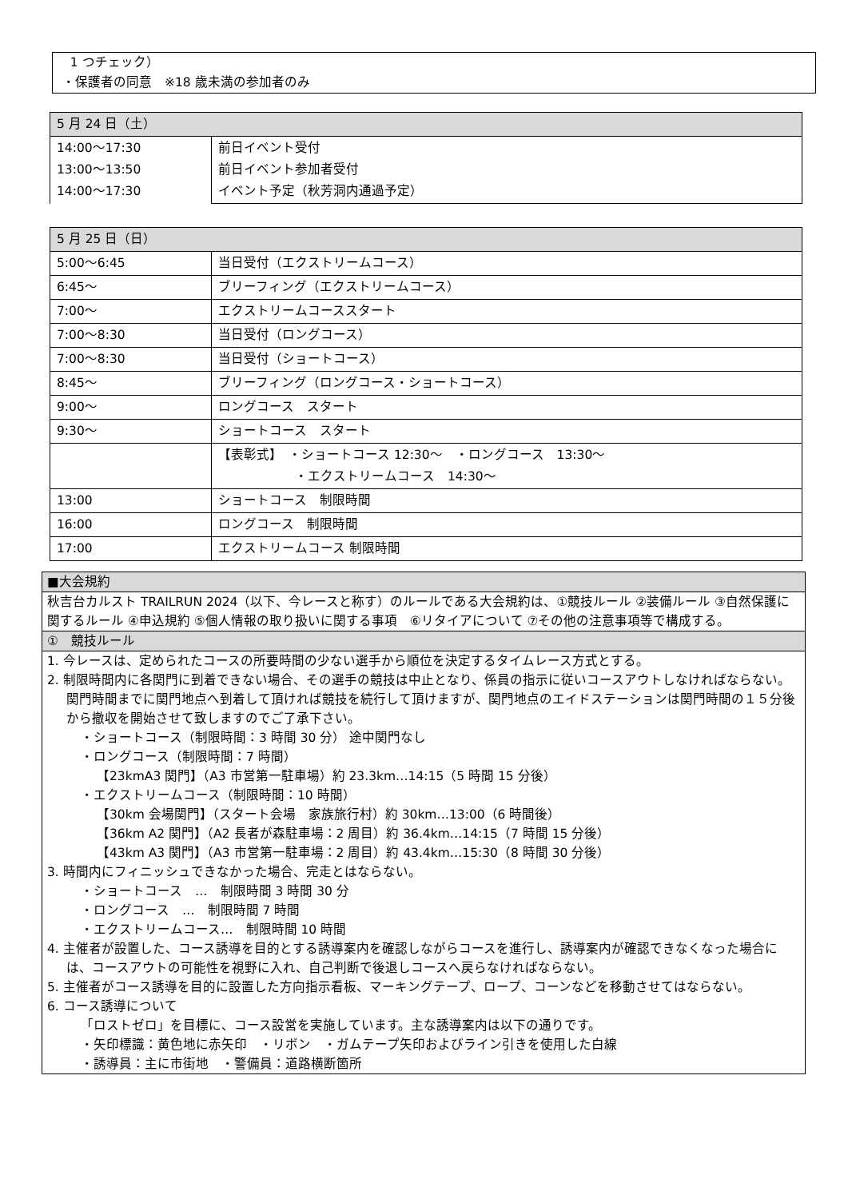1 つチェック）
・保護者の同意　※18 歳未満の参加者のみ
| 5 月 24 日（土） | |
| --- | --- |
| 14:00～17:30 13:00～13:50 14:00～17:30 | 前日イベント受付 前日イベント参加者受付 イベント予定（秋芳洞内通過予定） |
| 5 月 25 日（日） | |
| --- | --- |
| 5:00～6:45 | 当日受付（エクストリームコース） |
| 6:45～ | ブリーフィング（エクストリームコース） |
| 7:00～ | エクストリームコーススタート |
| 7:00～8:30 | 当日受付（ロングコース） |
| 7:00～8:30 | 当日受付（ショートコース） |
| 8:45～ | ブリーフィング（ロングコース・ショートコース） |
| 9:00～ | ロングコース スタート |
| 9:30～ | ショートコース スタート |
| | 【表彰式】 ・ショートコース 12:30～ ・ロングコース 13:30～ ・エクストリームコース 14:30～ |
| 13:00 | ショートコース 制限時間 |
| 16:00 | ロングコース 制限時間 |
| 17:00 | エクストリームコース 制限時間 |
| ■大会規約 |
| 秋吉台カルスト TRAILRUN 2024（以下、今レースと称す）のルールである大会規約は、①競技ルール ②装備ルール ③自然保護に関するルール ④申込規約 ⑤個人情報の取り扱いに関する事項 ⑥リタイアについて ⑦その他の注意事項等で構成する。 |
| ① 競技ルール |
| 1. 今レースは、定められたコースの所要時間の少ない選手から順位を決定するタイムレース方式とする。 2. 制限時間内に各関門に到着できない場合、その選手の競技は中止となり、係員の指示に従いコースアウトしなければならない。関門時間までに関門地点へ到着して頂ければ競技を続行して頂けますが、関門地点のエイドステーションは関門時間の１５分後から撤収を開始させて致しますのでご了承下さい。 ・ショートコース（制限時間：3 時間 30 分） 途中関門なし ・ロングコース（制限時間：7 時間） 【23kmA3 関門】（A3 市営第一駐車場）約 23.3km…14:15（5 時間 15 分後） ・エクストリームコース（制限時間：10 時間） 【30km 会場関門】（スタート会場 家族旅行村）約 30km…13:00（6 時間後） 【36km A2 関門】（A2 長者が森駐車場：2 周目）約 36.4km…14:15（7 時間 15 分後） 【43km A3 関門】（A3 市営第一駐車場：2 周目）約 43.4km…15:30（8 時間 30 分後） 3. 時間内にフィニッシュできなかった場合、完走とはならない。 ・ショートコース … 制限時間 3 時間 30 分 ・ロングコース … 制限時間 7 時間 ・エクストリームコース… 制限時間 10 時間 4. 主催者が設置した、コース誘導を目的とする誘導案内を確認しながらコースを進行し、誘導案内が確認できなくなった場合には、コースアウトの可能性を視野に入れ、自己判断で後退しコースへ戻らなければならない。 5. 主催者がコース誘導を目的に設置した方向指示看板、マーキングテープ、ロープ、コーンなどを移動させてはならない。 6. コース誘導について 「ロストゼロ」を目標に、コース設営を実施しています。主な誘導案内は以下の通りです。 ・矢印標識：黄色地に赤矢印 ・リボン ・ガムテープ矢印およびライン引きを使用した白線 ・誘導員：主に市街地 ・警備員：道路横断箇所 |